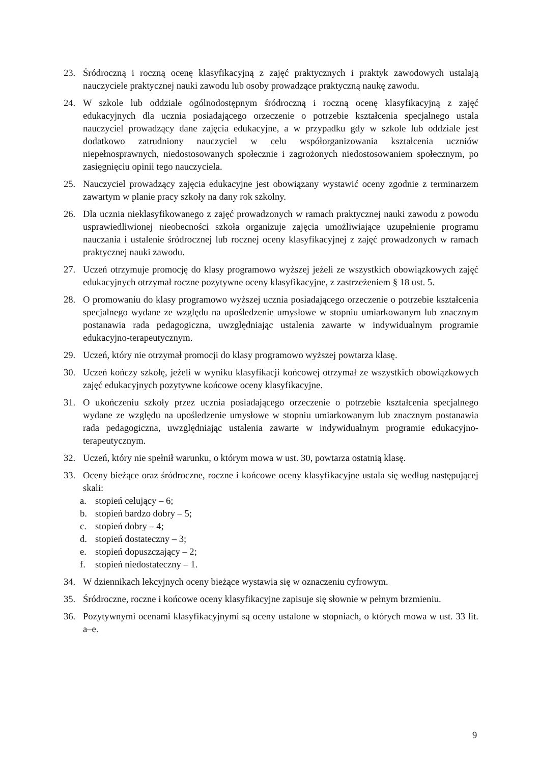23. Śródroczną i roczną ocenę klasyfikacyjną z zajęć praktycznych i praktyk zawodowych ustalają nauczyciele praktycznej nauki zawodu lub osoby prowadzące praktyczną naukę zawodu.
24. W szkole lub oddziale ogólnodostępnym śródroczną i roczną ocenę klasyfikacyjną z zajęć edukacyjnych dla ucznia posiadającego orzeczenie o potrzebie kształcenia specjalnego ustala nauczyciel prowadzący dane zajęcia edukacyjne, a w przypadku gdy w szkole lub oddziale jest dodatkowo zatrudniony nauczyciel w celu współorganizowania kształcenia uczniów niepełnosprawnych, niedostosowanych społecznie i zagrożonych niedostosowaniem społecznym, po zasięgnięciu opinii tego nauczyciela.
25. Nauczyciel prowadzący zajęcia edukacyjne jest obowiązany wystawić oceny zgodnie z terminarzem zawartym w planie pracy szkoły na dany rok szkolny.
26. Dla ucznia nieklasyfikowanego z zajęć prowadzonych w ramach praktycznej nauki zawodu z powodu usprawiedliwionej nieobecności szkoła organizuje zajęcia umożliwiające uzupełnienie programu nauczania i ustalenie śródrocznej lub rocznej oceny klasyfikacyjnej z zajęć prowadzonych w ramach praktycznej nauki zawodu.
27. Uczeń otrzymuje promocję do klasy programowo wyższej jeżeli ze wszystkich obowiązkowych zajęć edukacyjnych otrzymał roczne pozytywne oceny klasyfikacyjne, z zastrzeżeniem § 18 ust. 5.
28. O promowaniu do klasy programowo wyższej ucznia posiadającego orzeczenie o potrzebie kształcenia specjalnego wydane ze względu na upośledzenie umysłowe w stopniu umiarkowanym lub znacznym postanawia rada pedagogiczna, uwzględniając ustalenia zawarte w indywidualnym programie edukacyjno-terapeutycznym.
29. Uczeń, który nie otrzymał promocji do klasy programowo wyższej powtarza klasę.
30. Uczeń kończy szkołę, jeżeli w wyniku klasyfikacji końcowej otrzymał ze wszystkich obowiązkowych zajęć edukacyjnych pozytywne końcowe oceny klasyfikacyjne.
31. O ukończeniu szkoły przez ucznia posiadającego orzeczenie o potrzebie kształcenia specjalnego wydane ze względu na upośledzenie umysłowe w stopniu umiarkowanym lub znacznym postanawia rada pedagogiczna, uwzględniając ustalenia zawarte w indywidualnym programie edukacyjno-terapeutycznym.
32. Uczeń, który nie spełnił warunku, o którym mowa w ust. 30, powtarza ostatnią klasę.
33. Oceny bieżące oraz śródroczne, roczne i końcowe oceny klasyfikacyjne ustala się według następującej skali:
a. stopień celujący – 6;
b. stopień bardzo dobry – 5;
c. stopień dobry – 4;
d. stopień dostateczny – 3;
e. stopień dopuszczający – 2;
f. stopień niedostateczny – 1.
34. W dziennikach lekcyjnych oceny bieżące wystawia się w oznaczeniu cyfrowym.
35. Śródroczne, roczne i końcowe oceny klasyfikacyjne zapisuje się słownie w pełnym brzmieniu.
36. Pozytywnymi ocenami klasyfikacyjnymi są oceny ustalone w stopniach, o których mowa w ust. 33 lit. a–e.
9